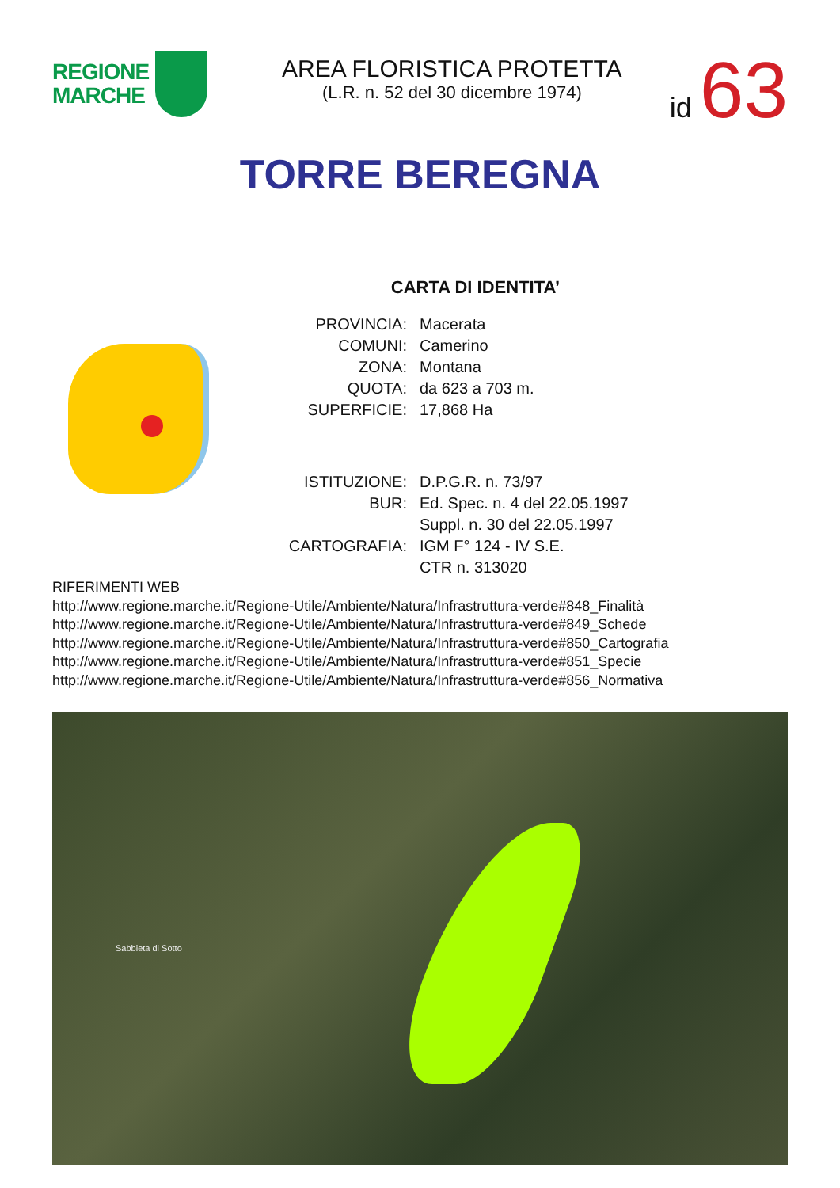REGIONE
MARCHE
AREA FLORISTICA PROTETTA
(L.R. n. 52 del 30 dicembre 1974)
id 63
TORRE BEREGNA
CARTA DI IDENTITA’
| PROVINCIA: | Macerata |
| COMUNI: | Camerino |
| ZONA: | Montana |
| QUOTA: | da 623 a 703 m. |
| SUPERFICIE: | 17,868 Ha |
| ISTITUZIONE: | D.P.G.R. n. 73/97 |
| BUR: | Ed. Spec. n. 4 del 22.05.1997 |
| | Suppl. n. 30 del 22.05.1997 |
| CARTOGRAFIA: | IGM F° 124 - IV S.E. |
| | CTR n. 313020 |
RIFERIMENTI WEB
http://www.regione.marche.it/Regione-Utile/Ambiente/Natura/Infrastruttura-verde#848_Finalità
http://www.regione.marche.it/Regione-Utile/Ambiente/Natura/Infrastruttura-verde#849_Schede
http://www.regione.marche.it/Regione-Utile/Ambiente/Natura/Infrastruttura-verde#850_Cartografia
http://www.regione.marche.it/Regione-Utile/Ambiente/Natura/Infrastruttura-verde#851_Specie
http://www.regione.marche.it/Regione-Utile/Ambiente/Natura/Infrastruttura-verde#856_Normativa
Sabbieta di Sotto